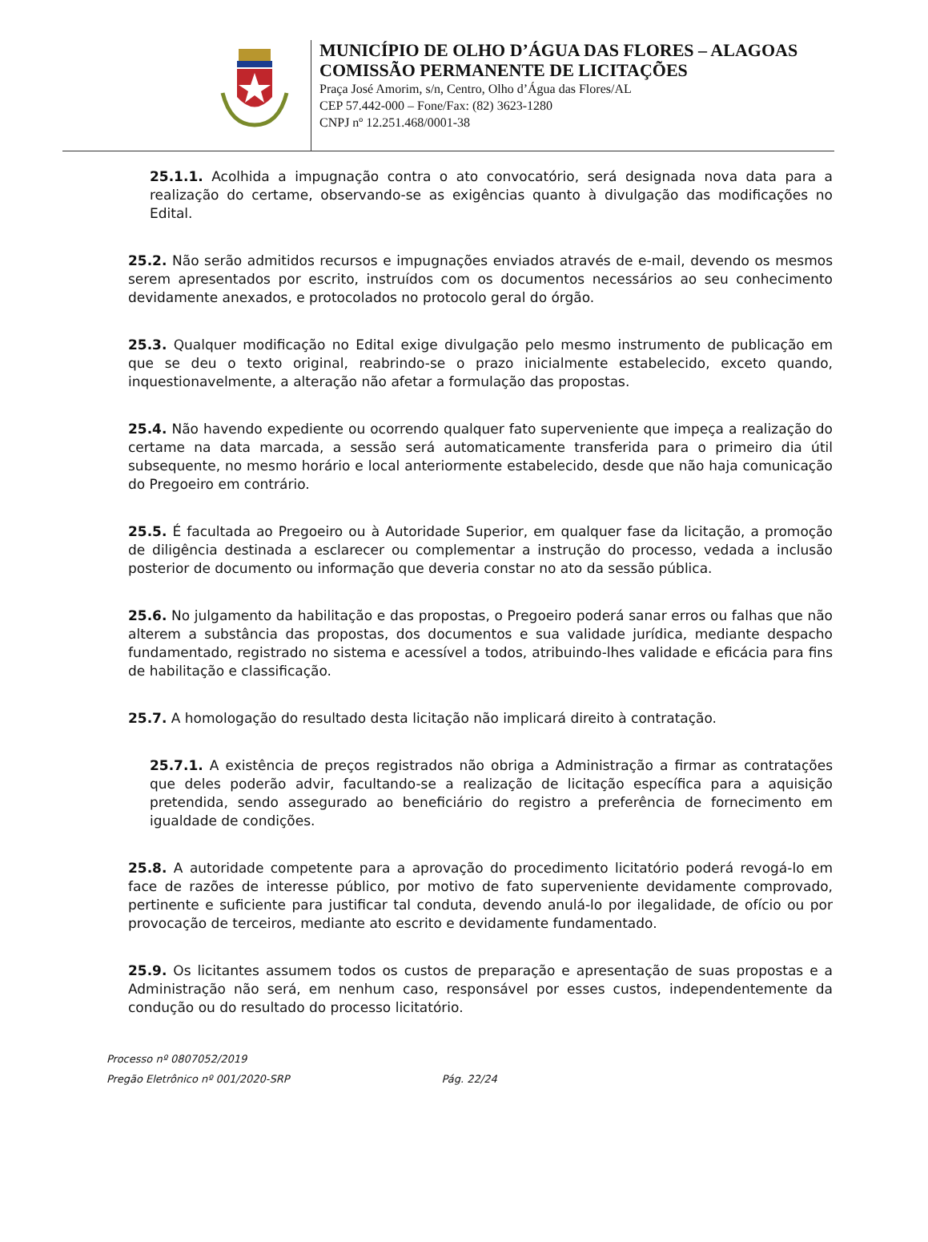MUNICÍPIO DE OLHO D’ÁGUA DAS FLORES – ALAGOAS
COMISSÃO PERMANENTE DE LICITAÇÕES
Praça José Amorim, s/n, Centro, Olho d’Água das Flores/AL
CEP 57.442-000 – Fone/Fax: (82) 3623-1280
CNPJ nº 12.251.468/0001-38
25.1.1. Acolhida a impugnação contra o ato convocatório, será designada nova data para a realização do certame, observando-se as exigências quanto à divulgação das modificações no Edital.
25.2. Não serão admitidos recursos e impugnações enviados através de e-mail, devendo os mesmos serem apresentados por escrito, instruídos com os documentos necessários ao seu conhecimento devidamente anexados, e protocolados no protocolo geral do órgão.
25.3. Qualquer modificação no Edital exige divulgação pelo mesmo instrumento de publicação em que se deu o texto original, reabrindo-se o prazo inicialmente estabelecido, exceto quando, inquestionavelmente, a alteração não afetar a formulação das propostas.
25.4. Não havendo expediente ou ocorrendo qualquer fato superveniente que impeça a realização do certame na data marcada, a sessão será automaticamente transferida para o primeiro dia útil subsequente, no mesmo horário e local anteriormente estabelecido, desde que não haja comunicação do Pregoeiro em contrário.
25.5. É facultada ao Pregoeiro ou à Autoridade Superior, em qualquer fase da licitação, a promoção de diligência destinada a esclarecer ou complementar a instrução do processo, vedada a inclusão posterior de documento ou informação que deveria constar no ato da sessão pública.
25.6. No julgamento da habilitação e das propostas, o Pregoeiro poderá sanar erros ou falhas que não alterem a substância das propostas, dos documentos e sua validade jurídica, mediante despacho fundamentado, registrado no sistema e acessível a todos, atribuindo-lhes validade e eficácia para fins de habilitação e classificação.
25.7. A homologação do resultado desta licitação não implicará direito à contratação.
25.7.1. A existência de preços registrados não obriga a Administração a firmar as contratações que deles poderão advir, facultando-se a realização de licitação específica para a aquisição pretendida, sendo assegurado ao beneficiário do registro a preferência de fornecimento em igualdade de condições.
25.8. A autoridade competente para a aprovação do procedimento licitatório poderá revogá-lo em face de razões de interesse público, por motivo de fato superveniente devidamente comprovado, pertinente e suficiente para justificar tal conduta, devendo anulá-lo por ilegalidade, de ofício ou por provocação de terceiros, mediante ato escrito e devidamente fundamentado.
25.9. Os licitantes assumem todos os custos de preparação e apresentação de suas propostas e a Administração não será, em nenhum caso, responsável por esses custos, independentemente da condução ou do resultado do processo licitatório.
Processo nº 0807052/2019
Pregão Eletrônico nº 001/2020-SRP Pág. 22/24